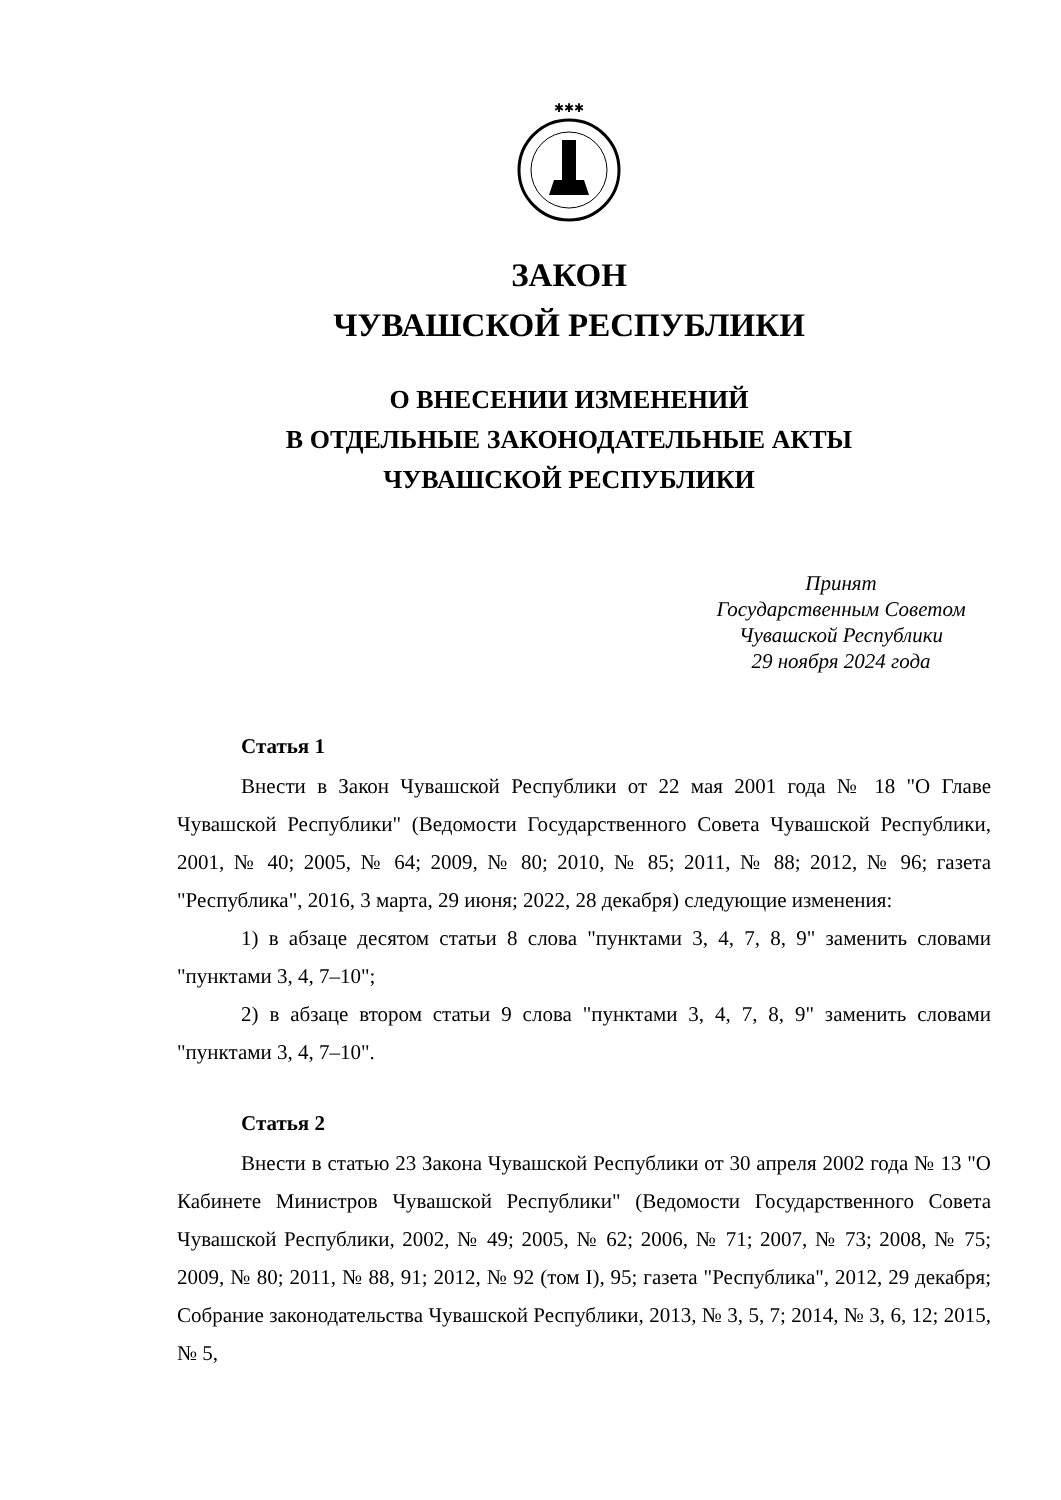✱✱✱
ЗАКОН
ЧУВАШСКОЙ РЕСПУБЛИКИ
О ВНЕСЕНИИ ИЗМЕНЕНИЙ
В ОТДЕЛЬНЫЕ ЗАКОНОДАТЕЛЬНЫЕ АКТЫ
ЧУВАШСКОЙ РЕСПУБЛИКИ
Принят
Государственным Советом
Чувашской Республики
29 ноября 2024 года
Статья 1
Внести в Закон Чувашской Республики от 22 мая 2001 года № 18 "О Главе Чувашской Республики" (Ведомости Государственного Совета Чувашской Республики, 2001, № 40; 2005, № 64; 2009, № 80; 2010, № 85; 2011, № 88; 2012, № 96; газета "Республика", 2016, 3 марта, 29 июня; 2022, 28 декабря) следующие изменения:
1) в абзаце десятом статьи 8 слова "пунктами 3, 4, 7, 8, 9" заменить словами "пунктами 3, 4, 7–10";
2) в абзаце втором статьи 9 слова "пунктами 3, 4, 7, 8, 9" заменить словами "пунктами 3, 4, 7–10".
Статья 2
Внести в статью 23 Закона Чувашской Республики от 30 апреля 2002 года № 13 "О Кабинете Министров Чувашской Республики" (Ведомости Государственного Совета Чувашской Республики, 2002, № 49; 2005, № 62; 2006, № 71; 2007, № 73; 2008, № 75; 2009, № 80; 2011, № 88, 91; 2012, № 92 (том I), 95; газета "Республика", 2012, 29 декабря; Собрание законодательства Чувашской Республики, 2013, № 3, 5, 7; 2014, № 3, 6, 12; 2015, № 5,